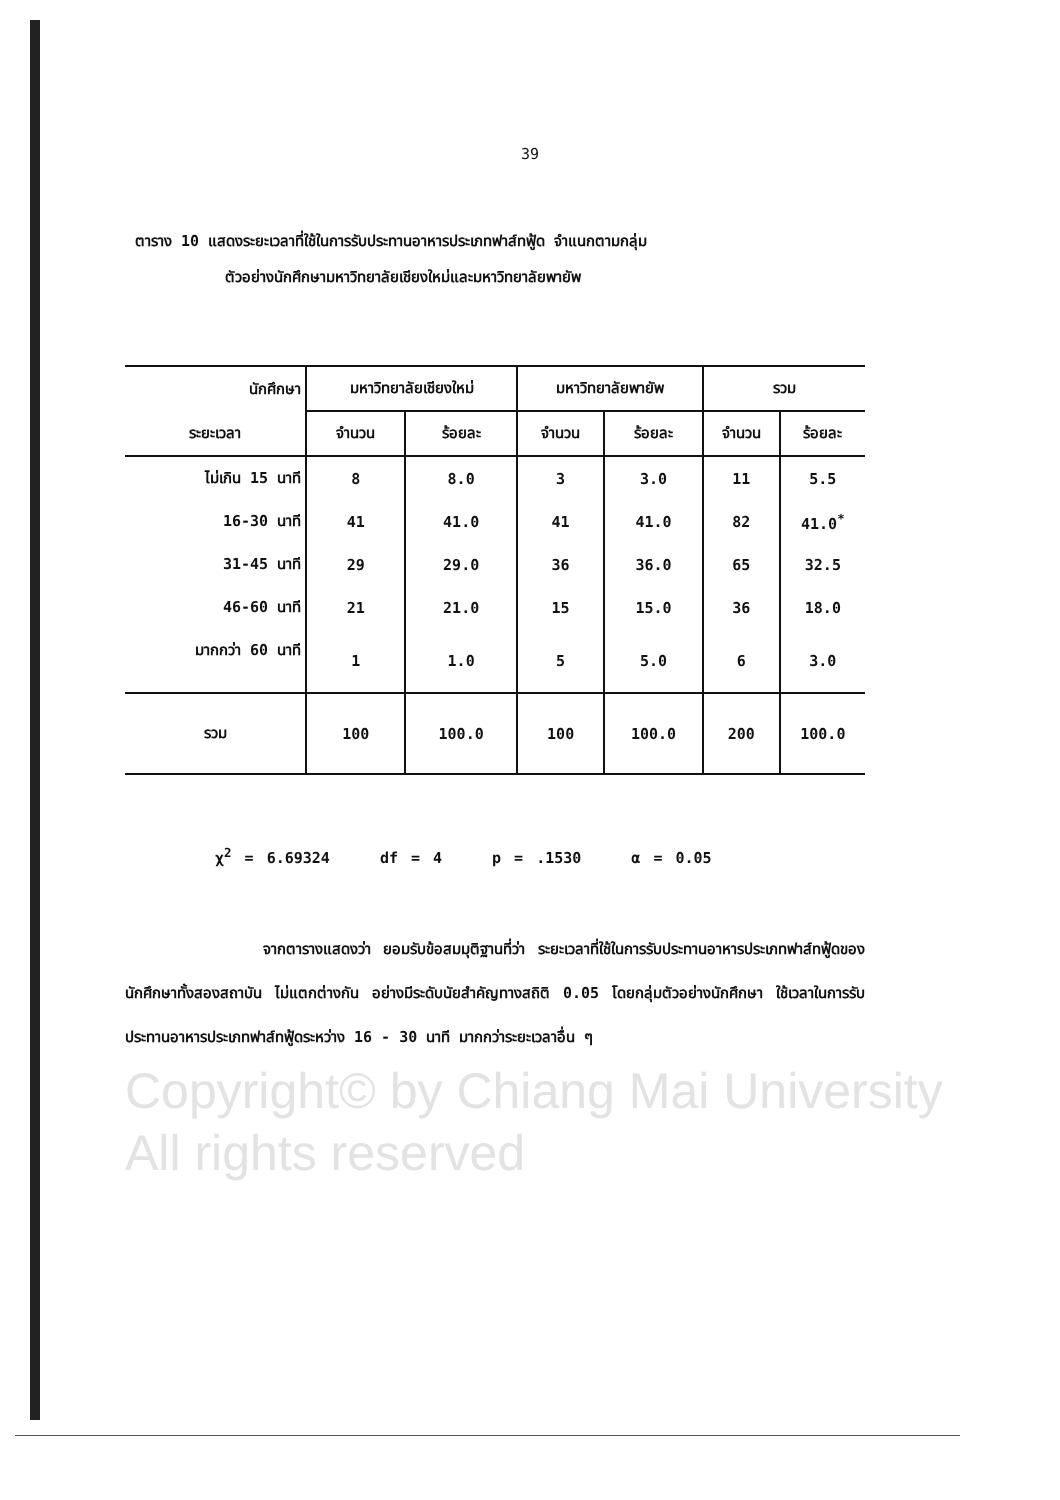Copyright© by Chiang Mai University
All rights reserved
39
ตาราง 10 แสดงระยะเวลาที่ใช้ในการรับประทานอาหารประเภทฟาส์ทฟู้ด จำแนกตามกลุ่ม
ตัวอย่างนักศึกษามหาวิทยาลัยเชียงใหม่และมหาวิทยาลัยพายัพ
| นักศึกษา | มหาวิทยาลัยเชียงใหม่ | | มหาวิทยาลัยพายัพ | | รวม | |
| ระยะเวลา | จำนวน | ร้อยละ | จำนวน | ร้อยละ | จำนวน | ร้อยละ |
| ไม่เกิน 15 นาที | 8 | 8.0 | 3 | 3.0 | 11 | 5.5 |
| 16-30 นาที | 41 | 41.0 | 41 | 41.0 | 82 | 41.0<sup>*</sup> |
| 31-45 นาที | 29 | 29.0 | 36 | 36.0 | 65 | 32.5 |
| 46-60 นาที | 21 | 21.0 | 15 | 15.0 | 36 | 18.0 |
| มากกว่า 60 นาที | 1 | 1.0 | 5 | 5.0 | 6 | 3.0 |
| รวม | 100 | 100.0 | 100 | 100.0 | 200 | 100.0 |
χ<sup>2</sup> = 6.69324 df = 4 p = .1530 α = 0.05
จากตารางแสดงว่า ยอมรับข้อสมมุติฐานที่ว่า ระยะเวลาที่ใช้ในการรับประทานอาหารประเภทฟาส์ทฟู้ดของนักศึกษาทั้งสองสถาบัน ไม่แตกต่างกัน อย่างมีระดับนัยสำคัญทางสถิติ 0.05 โดยกลุ่มตัวอย่างนักศึกษา ใช้เวลาในการรับประทานอาหารประเภทฟาส์ทฟู้ดระหว่าง 16 - 30 นาที มากกว่าระยะเวลาอื่น ๆ